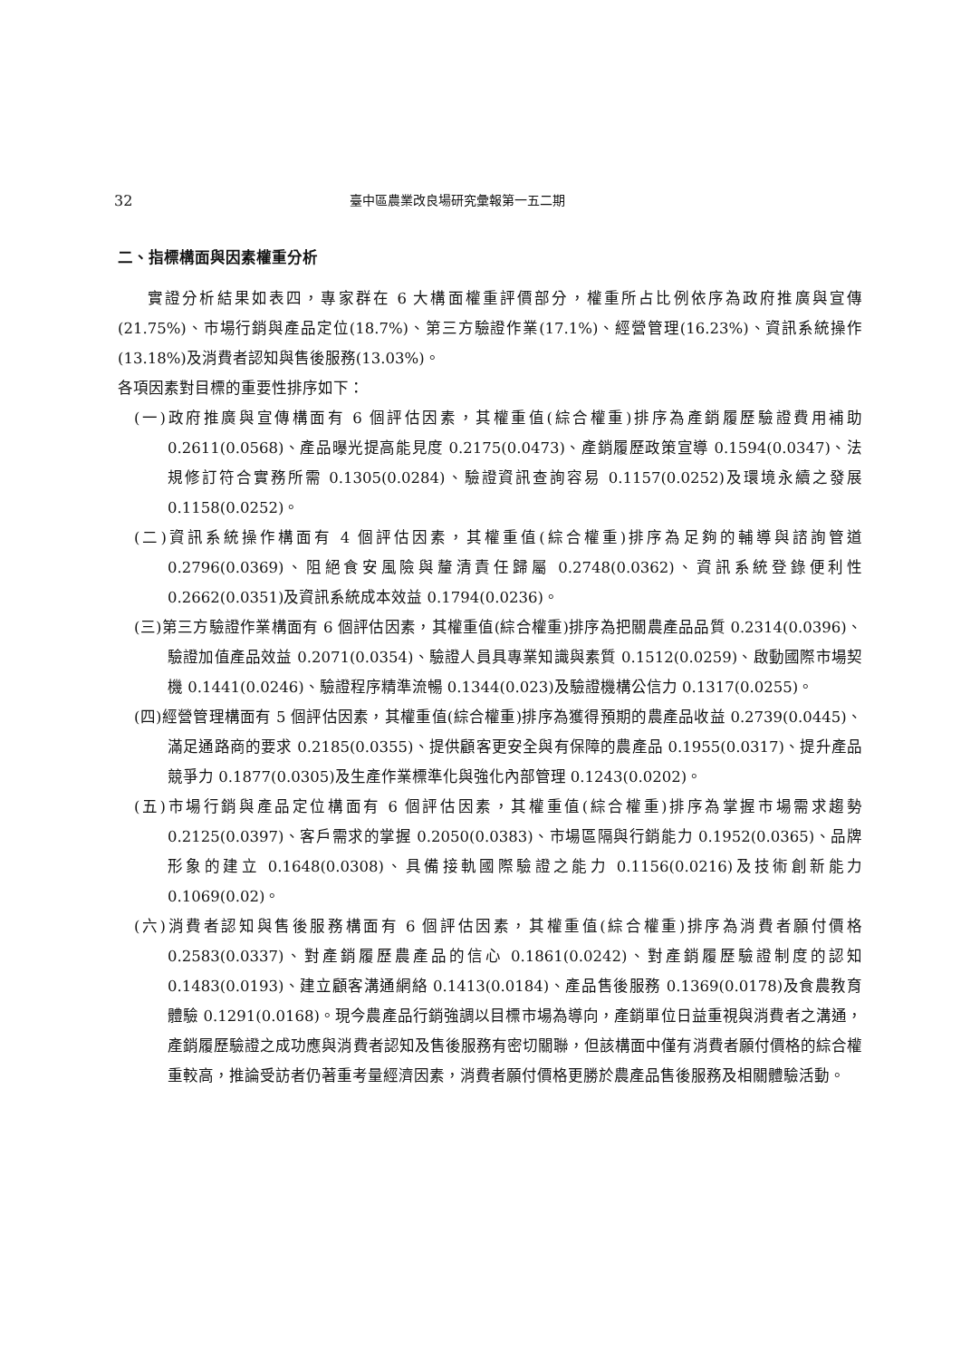32 臺中區農業改良場研究彙報第一五二期
二、指標構面與因素權重分析
實證分析結果如表四，專家群在 6 大構面權重評價部分，權重所占比例依序為政府推廣與宣傳(21.75%)、市場行銷與產品定位(18.7%)、第三方驗證作業(17.1%)、經營管理(16.23%)、資訊系統操作(13.18%)及消費者認知與售後服務(13.03%)。
各項因素對目標的重要性排序如下：
(一)政府推廣與宣傳構面有 6 個評估因素，其權重值(綜合權重)排序為產銷履歷驗證費用補助 0.2611(0.0568)、產品曝光提高能見度 0.2175(0.0473)、產銷履歷政策宣導 0.1594(0.0347)、法規修訂符合實務所需 0.1305(0.0284)、驗證資訊查詢容易 0.1157(0.0252)及環境永續之發展 0.1158(0.0252)。
(二)資訊系統操作構面有 4 個評估因素，其權重值(綜合權重)排序為足夠的輔導與諮詢管道 0.2796(0.0369)、阻絕食安風險與釐清責任歸屬 0.2748(0.0362)、資訊系統登錄便利性 0.2662(0.0351)及資訊系統成本效益 0.1794(0.0236)。
(三)第三方驗證作業構面有 6 個評估因素，其權重值(綜合權重)排序為把關農產品品質 0.2314(0.0396)、驗證加值產品效益 0.2071(0.0354)、驗證人員具專業知識與素質 0.1512(0.0259)、啟動國際市場契機 0.1441(0.0246)、驗證程序精準流暢 0.1344(0.023)及驗證機構公信力 0.1317(0.0255)。
(四)經營管理構面有 5 個評估因素，其權重值(綜合權重)排序為獲得預期的農產品收益 0.2739(0.0445)、滿足通路商的要求 0.2185(0.0355)、提供顧客更安全與有保障的農產品 0.1955(0.0317)、提升產品競爭力 0.1877(0.0305)及生產作業標準化與強化內部管理 0.1243(0.0202)。
(五)市場行銷與產品定位構面有 6 個評估因素，其權重值(綜合權重)排序為掌握市場需求趨勢 0.2125(0.0397)、客戶需求的掌握 0.2050(0.0383)、市場區隔與行銷能力 0.1952(0.0365)、品牌形象的建立 0.1648(0.0308)、具備接軌國際驗證之能力 0.1156(0.0216)及技術創新能力 0.1069(0.02)。
(六)消費者認知與售後服務構面有 6 個評估因素，其權重值(綜合權重)排序為消費者願付價格 0.2583(0.0337)、對產銷履歷農產品的信心 0.1861(0.0242)、對產銷履歷驗證制度的認知 0.1483(0.0193)、建立顧客溝通網絡 0.1413(0.0184)、產品售後服務 0.1369(0.0178)及食農教育體驗 0.1291(0.0168)。現今農產品行銷強調以目標市場為導向，產銷單位日益重視與消費者之溝通，產銷履歷驗證之成功應與消費者認知及售後服務有密切關聯，但該構面中僅有消費者願付價格的綜合權重較高，推論受訪者仍著重考量經濟因素，消費者願付價格更勝於農產品售後服務及相關體驗活動。